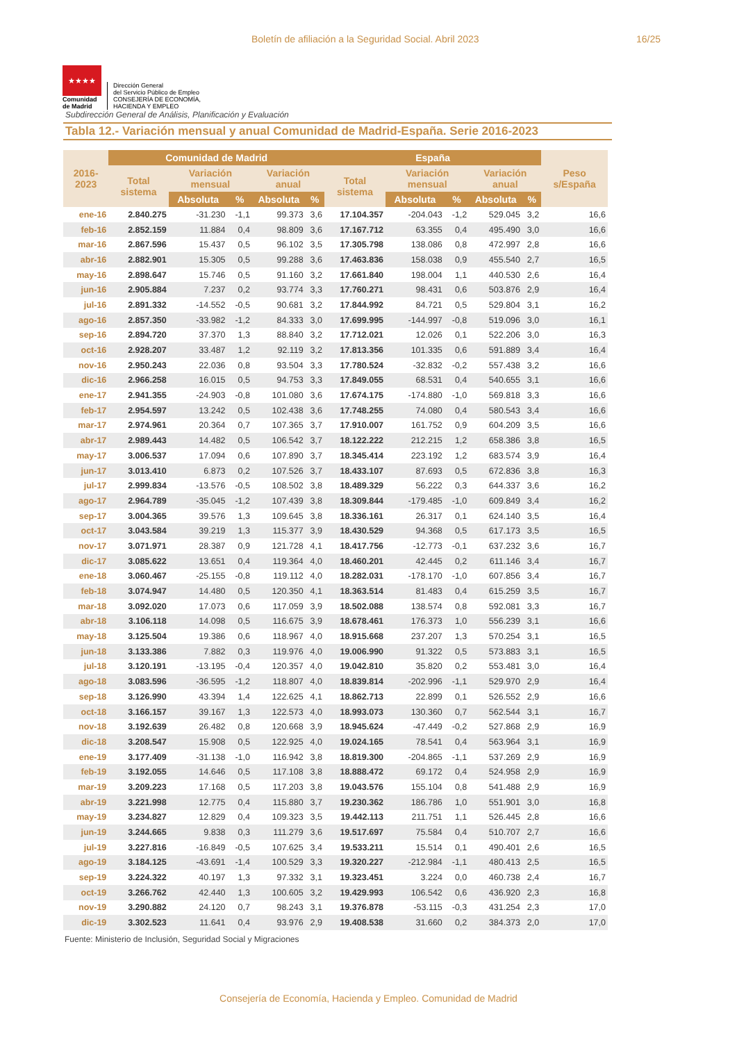Boletín de afiliación a la Seguridad Social. Abril 2023 16/25
★★★★
Comunidad
de Madrid
Dirección General
del Servicio Público de Empleo
CONSEJERÍA DE ECONOMÍA,
HACIENDA Y EMPLEO
Subdirección General de Análisis, Planificación y Evaluación
Tabla 12.- Variación mensual y anual Comunidad de Madrid-España. Serie 2016-2023
| 2016-2023 | Comunidad de Madrid | | | | | España | | | | | Peso s/España |
| --- | --- | --- | --- | --- | --- | --- | --- | --- | --- | --- | --- |
| | Total sistema | Variación mensual | | Variación anual | | Total sistema | Variación mensual | | Variación anual | | |
| | | Absoluta | % | Absoluta | % | | Absoluta | % | Absoluta | % | |
| ene-16 | 2.840.275 | -31.230 | -1,1 | 99.373 | 3,6 | 17.104.357 | -204.043 | -1,2 | 529.045 | 3,2 | 16,6 |
| feb-16 | 2.852.159 | 11.884 | 0,4 | 98.809 | 3,6 | 17.167.712 | 63.355 | 0,4 | 495.490 | 3,0 | 16,6 |
| mar-16 | 2.867.596 | 15.437 | 0,5 | 96.102 | 3,5 | 17.305.798 | 138.086 | 0,8 | 472.997 | 2,8 | 16,6 |
| abr-16 | 2.882.901 | 15.305 | 0,5 | 99.288 | 3,6 | 17.463.836 | 158.038 | 0,9 | 455.540 | 2,7 | 16,5 |
| may-16 | 2.898.647 | 15.746 | 0,5 | 91.160 | 3,2 | 17.661.840 | 198.004 | 1,1 | 440.530 | 2,6 | 16,4 |
| jun-16 | 2.905.884 | 7.237 | 0,2 | 93.774 | 3,3 | 17.760.271 | 98.431 | 0,6 | 503.876 | 2,9 | 16,4 |
| jul-16 | 2.891.332 | -14.552 | -0,5 | 90.681 | 3,2 | 17.844.992 | 84.721 | 0,5 | 529.804 | 3,1 | 16,2 |
| ago-16 | 2.857.350 | -33.982 | -1,2 | 84.333 | 3,0 | 17.699.995 | -144.997 | -0,8 | 519.096 | 3,0 | 16,1 |
| sep-16 | 2.894.720 | 37.370 | 1,3 | 88.840 | 3,2 | 17.712.021 | 12.026 | 0,1 | 522.206 | 3,0 | 16,3 |
| oct-16 | 2.928.207 | 33.487 | 1,2 | 92.119 | 3,2 | 17.813.356 | 101.335 | 0,6 | 591.889 | 3,4 | 16,4 |
| nov-16 | 2.950.243 | 22.036 | 0,8 | 93.504 | 3,3 | 17.780.524 | -32.832 | -0,2 | 557.438 | 3,2 | 16,6 |
| dic-16 | 2.966.258 | 16.015 | 0,5 | 94.753 | 3,3 | 17.849.055 | 68.531 | 0,4 | 540.655 | 3,1 | 16,6 |
| ene-17 | 2.941.355 | -24.903 | -0,8 | 101.080 | 3,6 | 17.674.175 | -174.880 | -1,0 | 569.818 | 3,3 | 16,6 |
| feb-17 | 2.954.597 | 13.242 | 0,5 | 102.438 | 3,6 | 17.748.255 | 74.080 | 0,4 | 580.543 | 3,4 | 16,6 |
| mar-17 | 2.974.961 | 20.364 | 0,7 | 107.365 | 3,7 | 17.910.007 | 161.752 | 0,9 | 604.209 | 3,5 | 16,6 |
| abr-17 | 2.989.443 | 14.482 | 0,5 | 106.542 | 3,7 | 18.122.222 | 212.215 | 1,2 | 658.386 | 3,8 | 16,5 |
| may-17 | 3.006.537 | 17.094 | 0,6 | 107.890 | 3,7 | 18.345.414 | 223.192 | 1,2 | 683.574 | 3,9 | 16,4 |
| jun-17 | 3.013.410 | 6.873 | 0,2 | 107.526 | 3,7 | 18.433.107 | 87.693 | 0,5 | 672.836 | 3,8 | 16,3 |
| jul-17 | 2.999.834 | -13.576 | -0,5 | 108.502 | 3,8 | 18.489.329 | 56.222 | 0,3 | 644.337 | 3,6 | 16,2 |
| ago-17 | 2.964.789 | -35.045 | -1,2 | 107.439 | 3,8 | 18.309.844 | -179.485 | -1,0 | 609.849 | 3,4 | 16,2 |
| sep-17 | 3.004.365 | 39.576 | 1,3 | 109.645 | 3,8 | 18.336.161 | 26.317 | 0,1 | 624.140 | 3,5 | 16,4 |
| oct-17 | 3.043.584 | 39.219 | 1,3 | 115.377 | 3,9 | 18.430.529 | 94.368 | 0,5 | 617.173 | 3,5 | 16,5 |
| nov-17 | 3.071.971 | 28.387 | 0,9 | 121.728 | 4,1 | 18.417.756 | -12.773 | -0,1 | 637.232 | 3,6 | 16,7 |
| dic-17 | 3.085.622 | 13.651 | 0,4 | 119.364 | 4,0 | 18.460.201 | 42.445 | 0,2 | 611.146 | 3,4 | 16,7 |
| ene-18 | 3.060.467 | -25.155 | -0,8 | 119.112 | 4,0 | 18.282.031 | -178.170 | -1,0 | 607.856 | 3,4 | 16,7 |
| feb-18 | 3.074.947 | 14.480 | 0,5 | 120.350 | 4,1 | 18.363.514 | 81.483 | 0,4 | 615.259 | 3,5 | 16,7 |
| mar-18 | 3.092.020 | 17.073 | 0,6 | 117.059 | 3,9 | 18.502.088 | 138.574 | 0,8 | 592.081 | 3,3 | 16,7 |
| abr-18 | 3.106.118 | 14.098 | 0,5 | 116.675 | 3,9 | 18.678.461 | 176.373 | 1,0 | 556.239 | 3,1 | 16,6 |
| may-18 | 3.125.504 | 19.386 | 0,6 | 118.967 | 4,0 | 18.915.668 | 237.207 | 1,3 | 570.254 | 3,1 | 16,5 |
| jun-18 | 3.133.386 | 7.882 | 0,3 | 119.976 | 4,0 | 19.006.990 | 91.322 | 0,5 | 573.883 | 3,1 | 16,5 |
| jul-18 | 3.120.191 | -13.195 | -0,4 | 120.357 | 4,0 | 19.042.810 | 35.820 | 0,2 | 553.481 | 3,0 | 16,4 |
| ago-18 | 3.083.596 | -36.595 | -1,2 | 118.807 | 4,0 | 18.839.814 | -202.996 | -1,1 | 529.970 | 2,9 | 16,4 |
| sep-18 | 3.126.990 | 43.394 | 1,4 | 122.625 | 4,1 | 18.862.713 | 22.899 | 0,1 | 526.552 | 2,9 | 16,6 |
| oct-18 | 3.166.157 | 39.167 | 1,3 | 122.573 | 4,0 | 18.993.073 | 130.360 | 0,7 | 562.544 | 3,1 | 16,7 |
| nov-18 | 3.192.639 | 26.482 | 0,8 | 120.668 | 3,9 | 18.945.624 | -47.449 | -0,2 | 527.868 | 2,9 | 16,9 |
| dic-18 | 3.208.547 | 15.908 | 0,5 | 122.925 | 4,0 | 19.024.165 | 78.541 | 0,4 | 563.964 | 3,1 | 16,9 |
| ene-19 | 3.177.409 | -31.138 | -1,0 | 116.942 | 3,8 | 18.819.300 | -204.865 | -1,1 | 537.269 | 2,9 | 16,9 |
| feb-19 | 3.192.055 | 14.646 | 0,5 | 117.108 | 3,8 | 18.888.472 | 69.172 | 0,4 | 524.958 | 2,9 | 16,9 |
| mar-19 | 3.209.223 | 17.168 | 0,5 | 117.203 | 3,8 | 19.043.576 | 155.104 | 0,8 | 541.488 | 2,9 | 16,9 |
| abr-19 | 3.221.998 | 12.775 | 0,4 | 115.880 | 3,7 | 19.230.362 | 186.786 | 1,0 | 551.901 | 3,0 | 16,8 |
| may-19 | 3.234.827 | 12.829 | 0,4 | 109.323 | 3,5 | 19.442.113 | 211.751 | 1,1 | 526.445 | 2,8 | 16,6 |
| jun-19 | 3.244.665 | 9.838 | 0,3 | 111.279 | 3,6 | 19.517.697 | 75.584 | 0,4 | 510.707 | 2,7 | 16,6 |
| jul-19 | 3.227.816 | -16.849 | -0,5 | 107.625 | 3,4 | 19.533.211 | 15.514 | 0,1 | 490.401 | 2,6 | 16,5 |
| ago-19 | 3.184.125 | -43.691 | -1,4 | 100.529 | 3,3 | 19.320.227 | -212.984 | -1,1 | 480.413 | 2,5 | 16,5 |
| sep-19 | 3.224.322 | 40.197 | 1,3 | 97.332 | 3,1 | 19.323.451 | 3.224 | 0,0 | 460.738 | 2,4 | 16,7 |
| oct-19 | 3.266.762 | 42.440 | 1,3 | 100.605 | 3,2 | 19.429.993 | 106.542 | 0,6 | 436.920 | 2,3 | 16,8 |
| nov-19 | 3.290.882 | 24.120 | 0,7 | 98.243 | 3,1 | 19.376.878 | -53.115 | -0,3 | 431.254 | 2,3 | 17,0 |
| dic-19 | 3.302.523 | 11.641 | 0,4 | 93.976 | 2,9 | 19.408.538 | 31.660 | 0,2 | 384.373 | 2,0 | 17,0 |
Fuente: Ministerio de Inclusión, Seguridad Social y Migraciones
Consejería de Economía, Hacienda y Empleo. Comunidad de Madrid